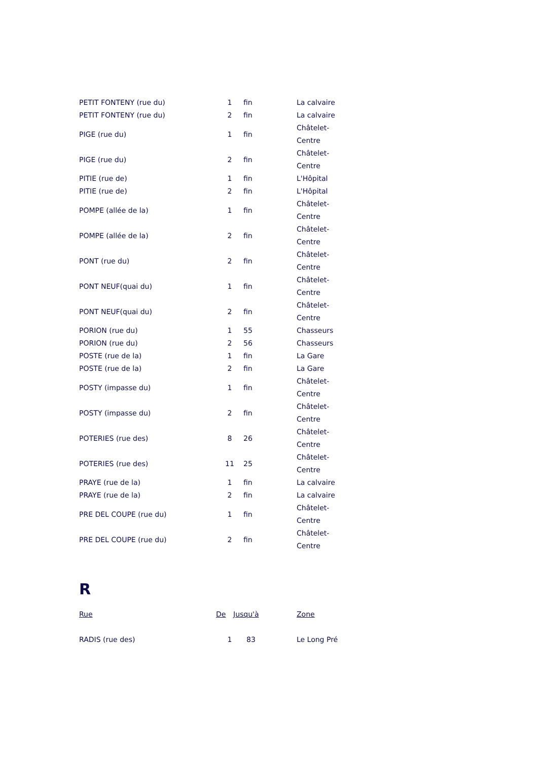| PETIT FONTENY (rue du) | 1 | fin | La calvaire |
| PETIT FONTENY (rue du) | 2 | fin | La calvaire |
| PIGE (rue du) | 1 | fin | Châtelet- Centre |
| PIGE (rue du) | 2 | fin | Châtelet- Centre |
| PITIE (rue de) | 1 | fin | L'Hôpital |
| PITIE (rue de) | 2 | fin | L'Hôpital |
| POMPE (allée de la) | 1 | fin | Châtelet- Centre |
| POMPE (allée de la) | 2 | fin | Châtelet- Centre |
| PONT (rue du) | 2 | fin | Châtelet- Centre |
| PONT NEUF(quai du) | 1 | fin | Châtelet- Centre |
| PONT NEUF(quai du) | 2 | fin | Châtelet- Centre |
| PORION (rue du) | 1 | 55 | Chasseurs |
| PORION (rue du) | 2 | 56 | Chasseurs |
| POSTE (rue de la) | 1 | fin | La Gare |
| POSTE (rue de la) | 2 | fin | La Gare |
| POSTY (impasse du) | 1 | fin | Châtelet- Centre |
| POSTY (impasse du) | 2 | fin | Châtelet- Centre |
| POTERIES (rue des) | 8 | 26 | Châtelet- Centre |
| POTERIES (rue des) | 11 | 25 | Châtelet- Centre |
| PRAYE (rue de la) | 1 | fin | La calvaire |
| PRAYE (rue de la) | 2 | fin | La calvaire |
| PRE DEL COUPE (rue du) | 1 | fin | Châtelet- Centre |
| PRE DEL COUPE (rue du) | 2 | fin | Châtelet- Centre |
R
| Rue | De | Jusqu'à | Zone |
| --- | --- | --- | --- |
| RADIS (rue des) | 1 | 83 | Le Long Pré |